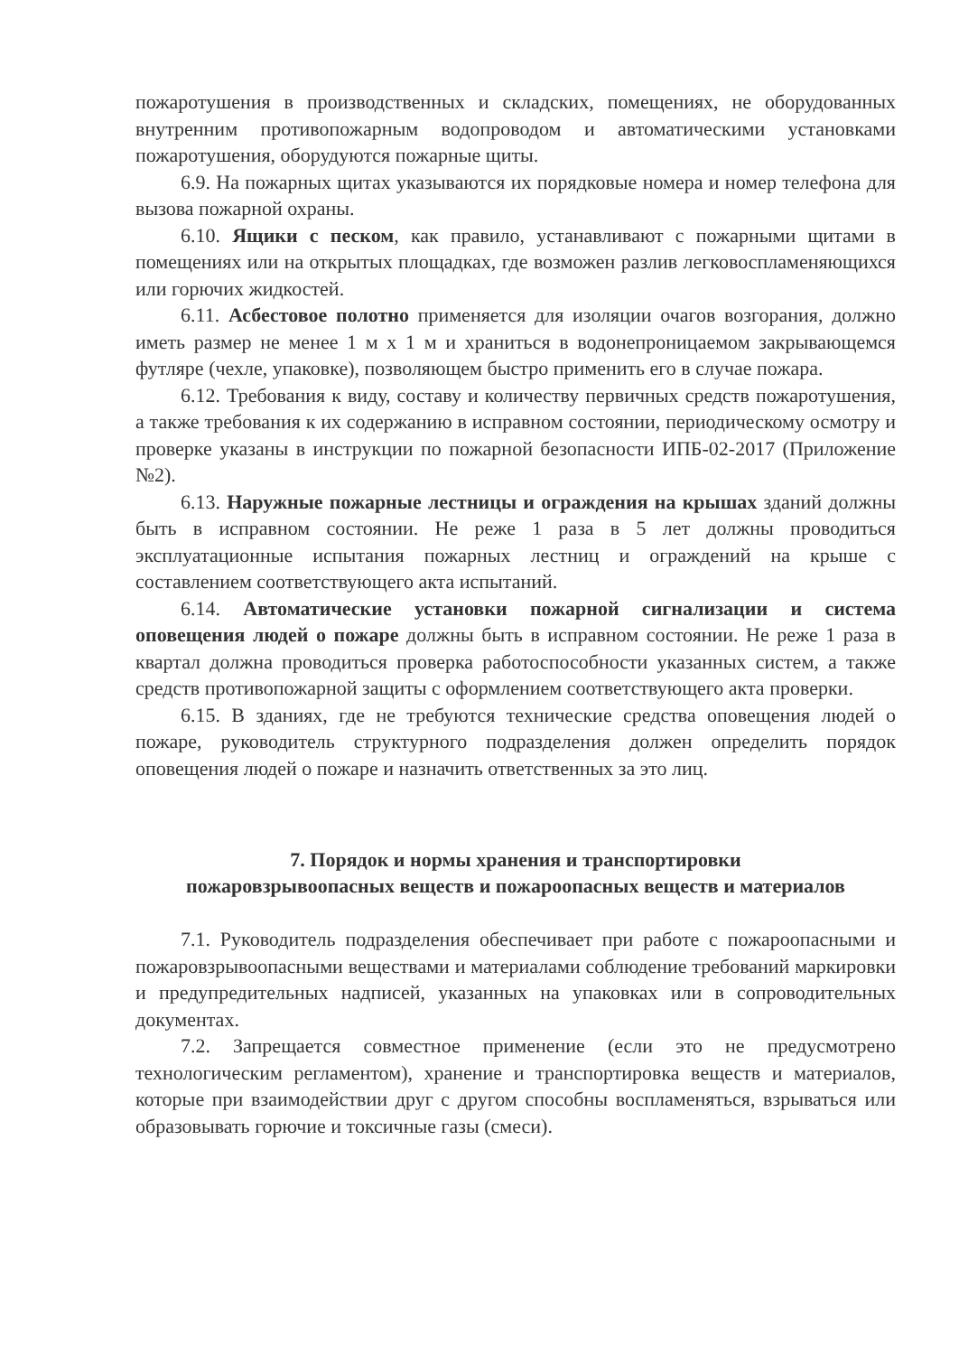пожаротушения в производственных и складских, помещениях, не оборудованных внутренним противопожарным водопроводом и автоматическими установками пожаротушения, оборудуются пожарные щиты.
6.9. На пожарных щитах указываются их порядковые номера и номер телефона для вызова пожарной охраны.
6.10. Ящики с песком, как правило, устанавливают с пожарными щитами в помещениях или на открытых площадках, где возможен разлив легковоспламеняющихся или горючих жидкостей.
6.11. Асбестовое полотно применяется для изоляции очагов возгорания, должно иметь размер не менее 1 м х 1 м и храниться в водонепроницаемом закрывающемся футляре (чехле, упаковке), позволяющем быстро применить его в случае пожара.
6.12. Требования к виду, составу и количеству первичных средств пожаротушения, а также требования к их содержанию в исправном состоянии, периодическому осмотру и проверке указаны в инструкции по пожарной безопасности ИПБ-02-2017 (Приложение №2).
6.13. Наружные пожарные лестницы и ограждения на крышах зданий должны быть в исправном состоянии. Не реже 1 раза в 5 лет должны проводиться эксплуатационные испытания пожарных лестниц и ограждений на крыше с составлением соответствующего акта испытаний.
6.14. Автоматические установки пожарной сигнализации и система оповещения людей о пожаре должны быть в исправном состоянии. Не реже 1 раза в квартал должна проводиться проверка работоспособности указанных систем, а также средств противопожарной защиты с оформлением соответствующего акта проверки.
6.15. В зданиях, где не требуются технические средства оповещения людей о пожаре, руководитель структурного подразделения должен определить порядок оповещения людей о пожаре и назначить ответственных за это лиц.
7. Порядок и нормы хранения и транспортировки
пожаровзрывоопасных веществ и пожароопасных веществ и материалов
7.1. Руководитель подразделения обеспечивает при работе с пожароопасными и пожаровзрывоопасными веществами и материалами соблюдение требований маркировки и предупредительных надписей, указанных на упаковках или в сопроводительных документах.
7.2. Запрещается совместное применение (если это не предусмотрено технологическим регламентом), хранение и транспортировка веществ и материалов, которые при взаимодействии друг с другом способны воспламеняться, взрываться или образовывать горючие и токсичные газы (смеси).